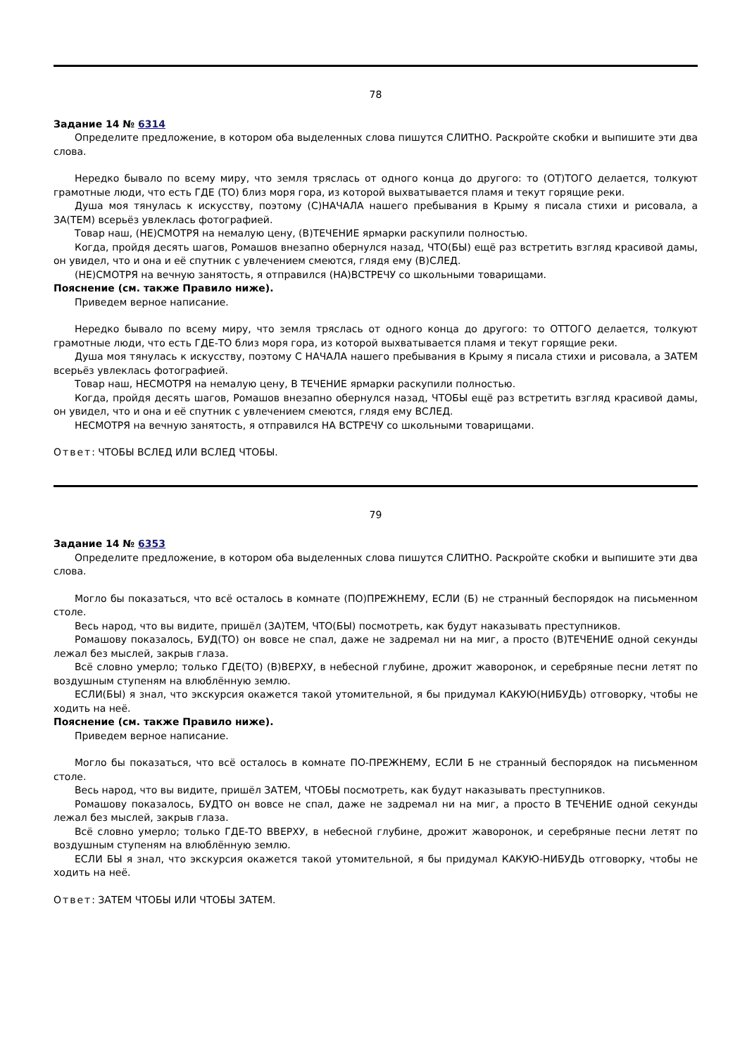78
Задание 14 № 6314
Определите предложение, в котором оба выделенных слова пишутся СЛИТНО. Раскройте скобки и выпишите эти два слова.
Нередко бывало по всему миру, что земля тряслась от одного конца до другого: то (ОТ)ТОГО делается, толкуют грамотные люди, что есть ГДЕ (ТО) близ моря гора, из которой выхватывается пламя и текут горящие реки.
Душа моя тянулась к искусству, поэтому (С)НАЧАЛА нашего пребывания в Крыму я писала стихи и рисовала, а ЗА(ТЕМ) всерьёз увлеклась фотографией.
Товар наш, (НЕ)СМОТРЯ на немалую цену, (В)ТЕЧЕНИЕ ярмарки раскупили полностью.
Когда, пройдя десять шагов, Ромашов внезапно обернулся назад, ЧТО(БЫ) ещё раз встретить взгляд красивой дамы, он увидел, что и она и её спутник с увлечением смеются, глядя ему (В)СЛЕД.
(НЕ)СМОТРЯ на вечную занятость, я отправился (НА)ВСТРЕЧУ со школьными товарищами.
Пояснение (см. также Правило ниже).
Приведем верное написание.
Нередко бывало по всему миру, что земля тряслась от одного конца до другого: то ОТТОГО делается, толкуют грамотные люди, что есть ГДЕ-ТО близ моря гора, из которой выхватывается пламя и текут горящие реки.
Душа моя тянулась к искусству, поэтому С НАЧАЛА нашего пребывания в Крыму я писала стихи и рисовала, а ЗАТЕМ всерьёз увлеклась фотографией.
Товар наш, НЕСМОТРЯ на немалую цену, В ТЕЧЕНИЕ ярмарки раскупили полностью.
Когда, пройдя десять шагов, Ромашов внезапно обернулся назад, ЧТОБЫ ещё раз встретить взгляд красивой дамы, он увидел, что и она и её спутник с увлечением смеются, глядя ему ВСЛЕД.
НЕСМОТРЯ на вечную занятость, я отправился НА ВСТРЕЧУ со школьными товарищами.
Ответ: ЧТОБЫ ВСЛЕД ИЛИ ВСЛЕД ЧТОБЫ.
79
Задание 14 № 6353
Определите предложение, в котором оба выделенных слова пишутся СЛИТНО. Раскройте скобки и выпишите эти два слова.
Могло бы показаться, что всё осталось в комнате (ПО)ПРЕЖНЕМУ, ЕСЛИ (Б) не странный беспорядок на письменном столе.
Весь народ, что вы видите, пришёл (ЗА)ТЕМ, ЧТО(БЫ) посмотреть, как будут наказывать преступников.
Ромашову показалось, БУД(ТО) он вовсе не спал, даже не задремал ни на миг, а просто (В)ТЕЧЕНИЕ одной секунды лежал без мыслей, закрыв глаза.
Всё словно умерло; только ГДЕ(ТО) (В)ВЕРХУ, в небесной глубине, дрожит жаворонок, и серебряные песни летят по воздушным ступеням на влюблённую землю.
ЕСЛИ(БЫ) я знал, что экскурсия окажется такой утомительной, я бы придумал КАКУЮ(НИБУДЬ) отговорку, чтобы не ходить на неё.
Пояснение (см. также Правило ниже).
Приведем верное написание.
Могло бы показаться, что всё осталось в комнате ПО-ПРЕЖНЕМУ, ЕСЛИ Б не странный беспорядок на письменном столе.
Весь народ, что вы видите, пришёл ЗАТЕМ, ЧТОБЫ посмотреть, как будут наказывать преступников.
Ромашову показалось, БУДТО он вовсе не спал, даже не задремал ни на миг, а просто В ТЕЧЕНИЕ одной секунды лежал без мыслей, закрыв глаза.
Всё словно умерло; только ГДЕ-ТО ВВЕРХУ, в небесной глубине, дрожит жаворонок, и серебряные песни летят по воздушным ступеням на влюблённую землю.
ЕСЛИ БЫ я знал, что экскурсия окажется такой утомительной, я бы придумал КАКУЮ-НИБУДЬ отговорку, чтобы не ходить на неё.
Ответ: ЗАТЕМ ЧТОБЫ ИЛИ ЧТОБЫ ЗАТЕМ.